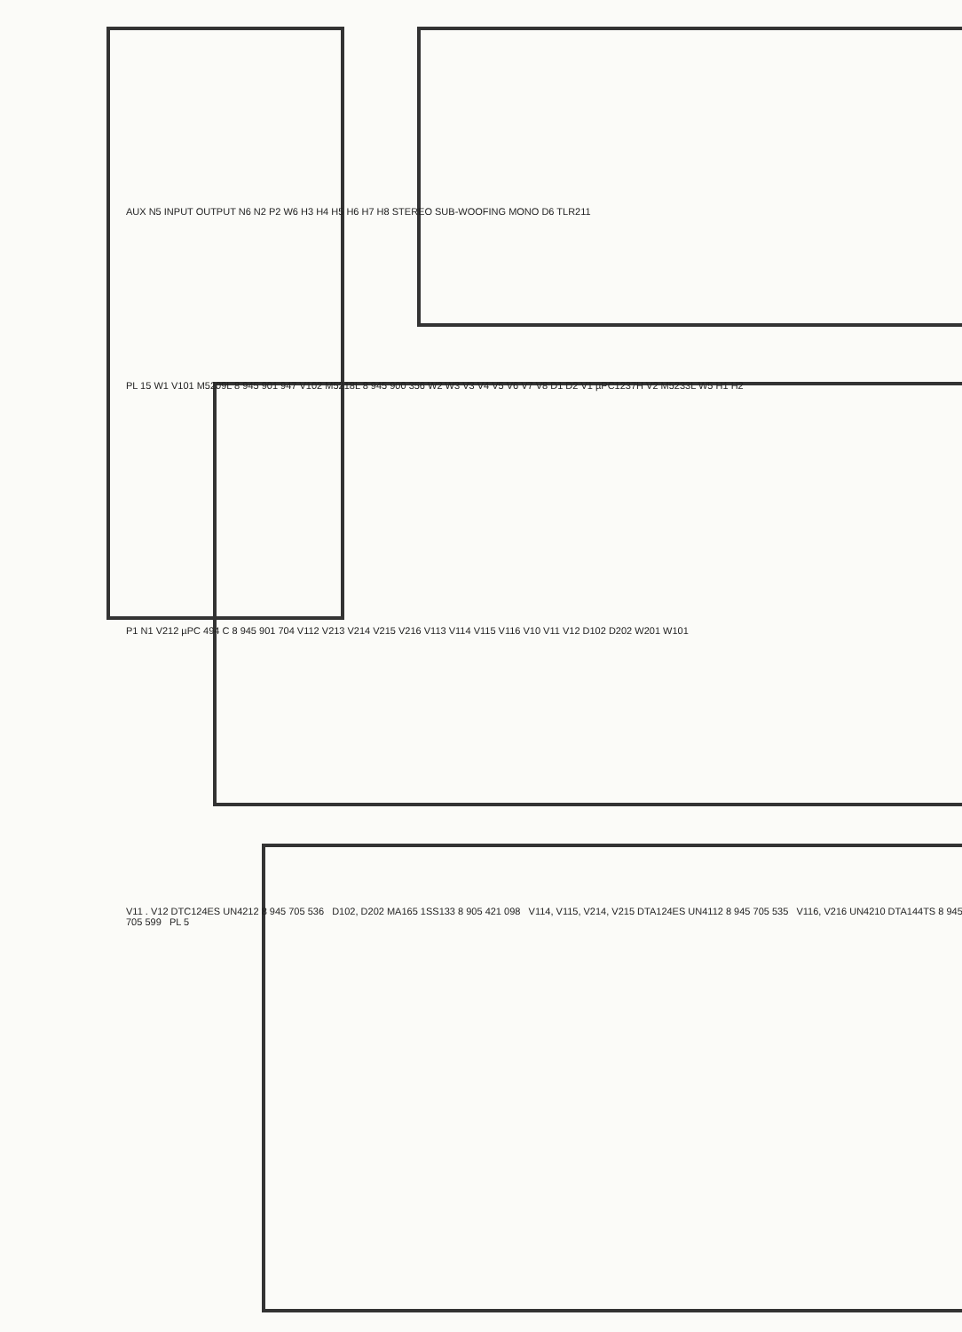AUX N5 INPUT OUTPUT N6 N2 P2 W6 H3 H4 H5 H6 H7 H8 STEREO SUB-WOOFING MONO D6 TLR211
PL 15 W1 V101 M5209L 8 945 901 947 V102 M5218L 8 945 900 356 W2 W3 V3 V4 V5 V6 V7 V8 D1 D2 V1 µPC1237H V2 M5233L W5 H1 H2
P1 N1 V212 µPC 494 C 8 945 901 704 V112 V213 V214 V215 V216 V113 V114 V115 V116 V10 V11 V12 D102 D202 W201 W101
V11 . V12 DTC124ES UN4212 8 945 705 536 D102, D202 MA165 1SS133 8 905 421 098 V114, V115, V214, V215 DTA124ES UN4112 8 945 705 535 V116, V216 UN4210 DTA144TS 8 945 705 599 PL 5